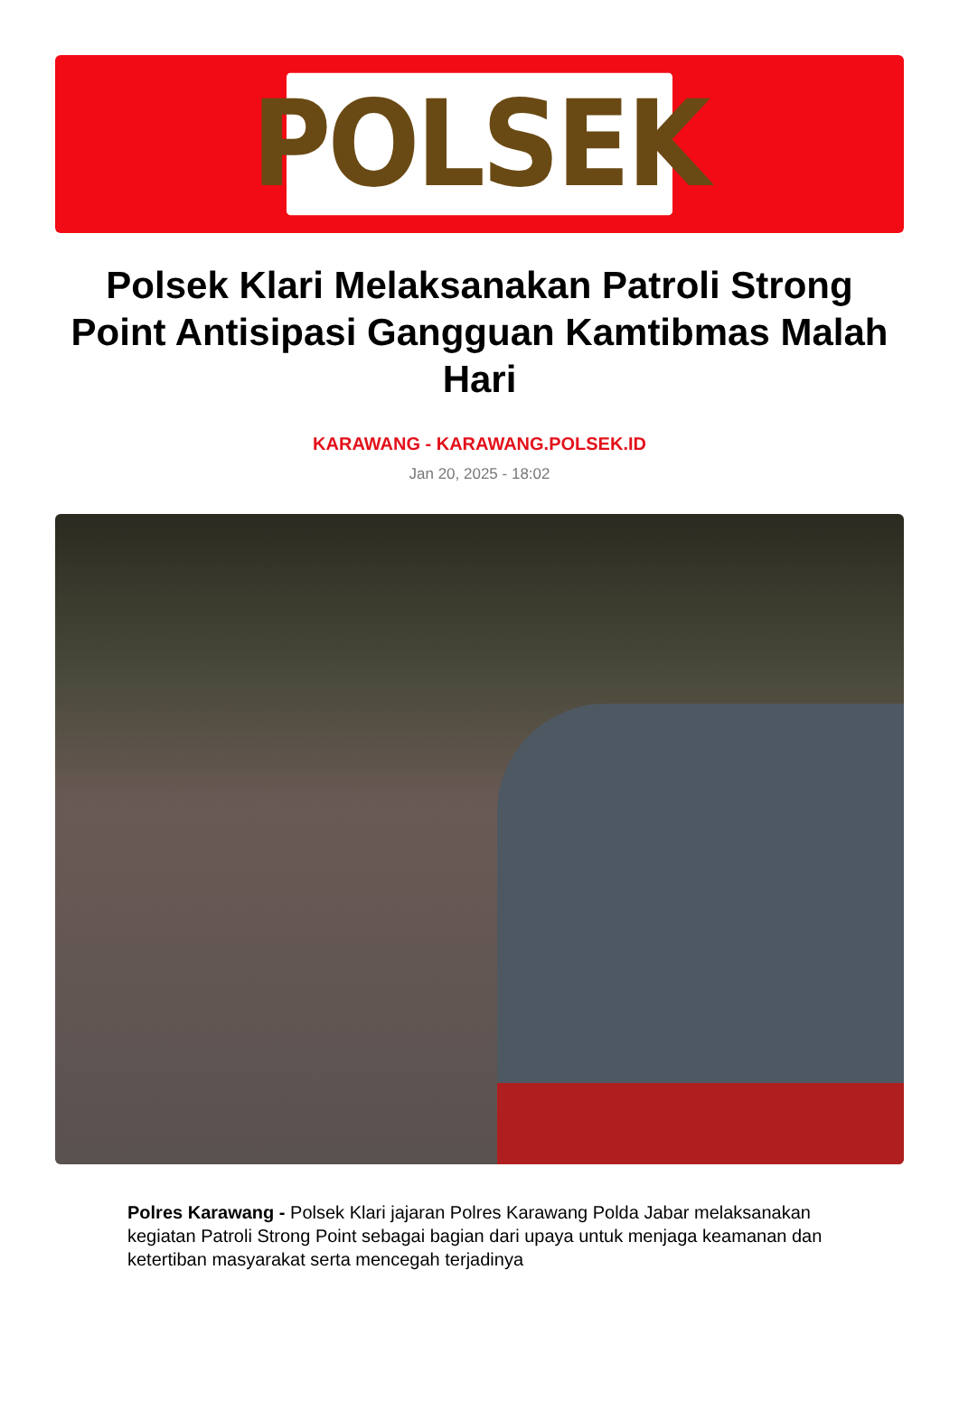POLSEK
Polsek Klari Melaksanakan Patroli Strong Point Antisipasi Gangguan Kamtibmas Malah Hari
KARAWANG - KARAWANG.POLSEK.ID
Jan 20, 2025 - 18:02
Polres Karawang - Polsek Klari jajaran Polres Karawang Polda Jabar melaksanakan kegiatan Patroli Strong Point sebagai bagian dari upaya untuk menjaga keamanan dan ketertiban masyarakat serta mencegah terjadinya